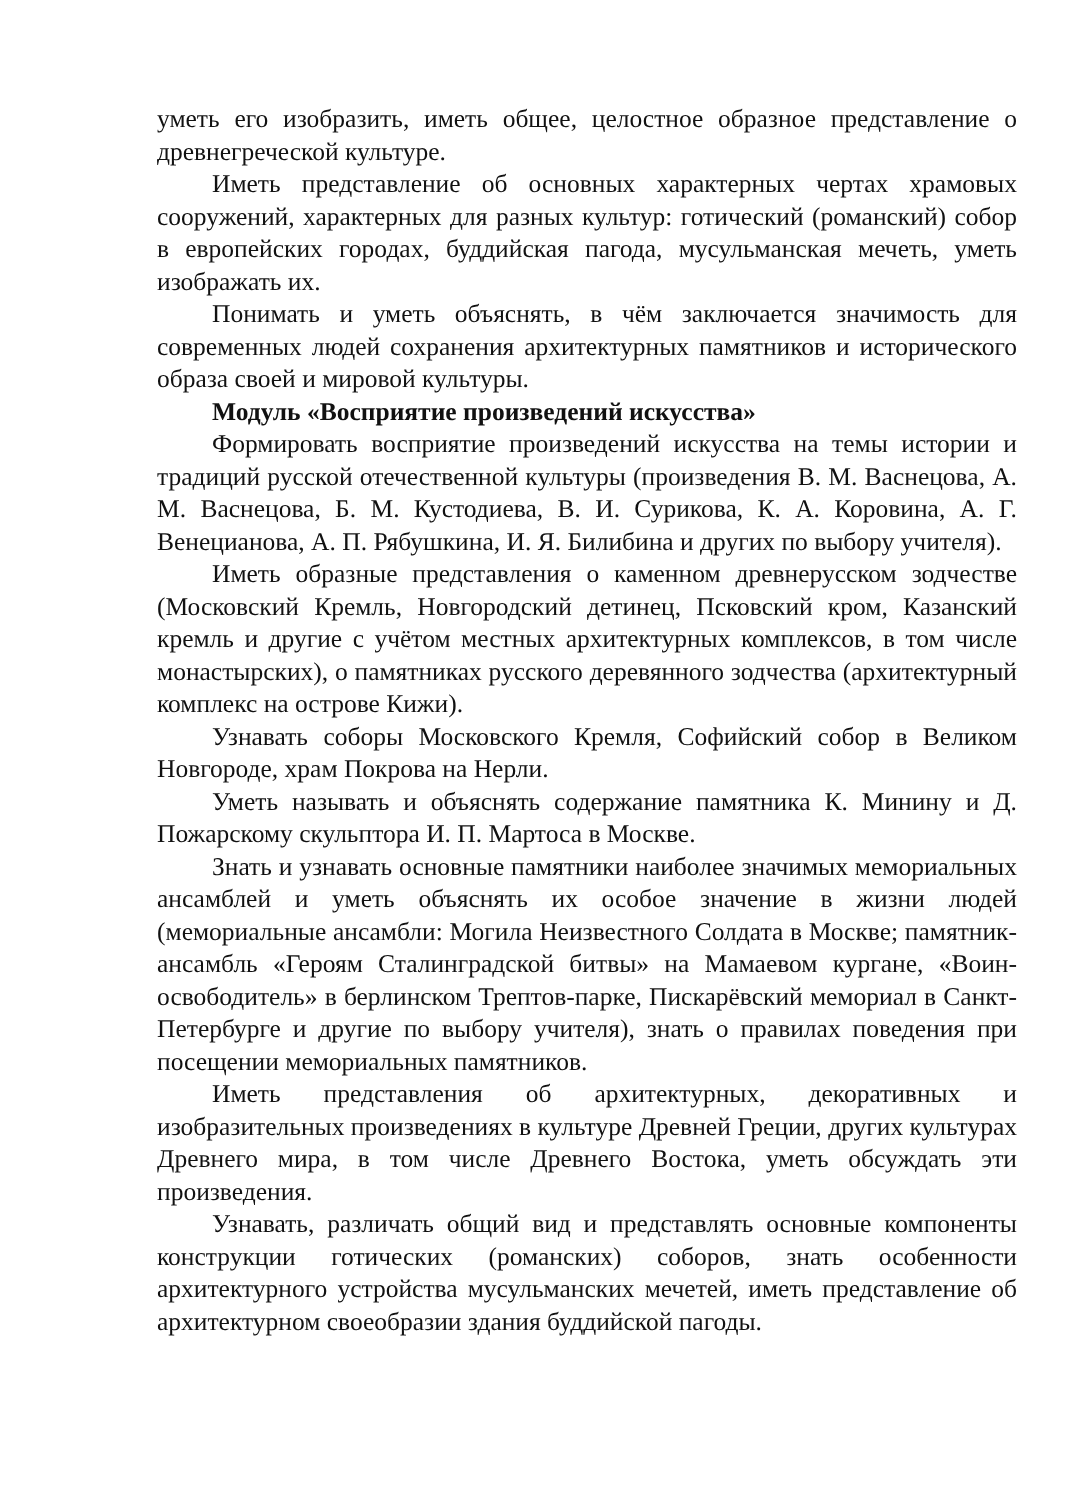уметь его изобразить, иметь общее, целостное образное представление о древнегреческой культуре.
Иметь представление об основных характерных чертах храмовых сооружений, характерных для разных культур: готический (романский) собор в европейских городах, буддийская пагода, мусульманская мечеть, уметь изображать их.
Понимать и уметь объяснять, в чём заключается значимость для современных людей сохранения архитектурных памятников и исторического образа своей и мировой культуры.
Модуль «Восприятие произведений искусства»
Формировать восприятие произведений искусства на темы истории и традиций русской отечественной культуры (произведения В. М. Васнецова, А. М. Васнецова, Б. М. Кустодиева, В. И. Сурикова, К. А. Коровина, А. Г. Венецианова, А. П. Рябушкина, И. Я. Билибина и других по выбору учителя).
Иметь образные представления о каменном древнерусском зодчестве (Московский Кремль, Новгородский детинец, Псковский кром, Казанский кремль и другие с учётом местных архитектурных комплексов, в том числе монастырских), о памятниках русского деревянного зодчества (архитектурный комплекс на острове Кижи).
Узнавать соборы Московского Кремля, Софийский собор в Великом Новгороде, храм Покрова на Нерли.
Уметь называть и объяснять содержание памятника К. Минину и Д. Пожарскому скульптора И. П. Мартоса в Москве.
Знать и узнавать основные памятники наиболее значимых мемориальных ансамблей и уметь объяснять их особое значение в жизни людей (мемориальные ансамбли: Могила Неизвестного Солдата в Москве; памятник-ансамбль «Героям Сталинградской битвы» на Мамаевом кургане, «Воин-освободитель» в берлинском Трептов-парке, Пискарёвский мемориал в Санкт-Петербурге и другие по выбору учителя), знать о правилах поведения при посещении мемориальных памятников.
Иметь представления об архитектурных, декоративных и изобразительных произведениях в культуре Древней Греции, других культурах Древнего мира, в том числе Древнего Востока, уметь обсуждать эти произведения.
Узнавать, различать общий вид и представлять основные компоненты конструкции готических (романских) соборов, знать особенности архитектурного устройства мусульманских мечетей, иметь представление об архитектурном своеобразии здания буддийской пагоды.